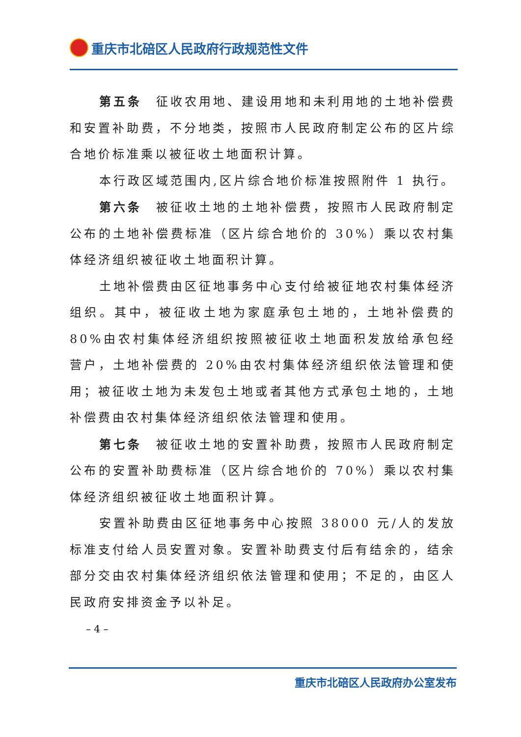重庆市北碚区人民政府行政规范性文件
第五条　征收农用地、建设用地和未利用地的土地补偿费和安置补助费，不分地类，按照市人民政府制定公布的区片综合地价标准乘以被征收土地面积计算。
本行政区域范围内,区片综合地价标准按照附件 1 执行。
第六条　被征收土地的土地补偿费，按照市人民政府制定公布的土地补偿费标准（区片综合地价的 30%）乘以农村集体经济组织被征收土地面积计算。
土地补偿费由区征地事务中心支付给被征地农村集体经济组织。其中，被征收土地为家庭承包土地的，土地补偿费的 80%由农村集体经济组织按照被征收土地面积发放给承包经营户，土地补偿费的 20%由农村集体经济组织依法管理和使用；被征收土地为未发包土地或者其他方式承包土地的，土地补偿费由农村集体经济组织依法管理和使用。
第七条　被征收土地的安置补助费，按照市人民政府制定公布的安置补助费标准（区片综合地价的 70%）乘以农村集体经济组织被征收土地面积计算。
安置补助费由区征地事务中心按照 38000 元/人的发放标准支付给人员安置对象。安置补助费支付后有结余的，结余部分交由农村集体经济组织依法管理和使用；不足的，由区人民政府安排资金予以补足。
– 4 –
重庆市北碚区人民政府办公室发布